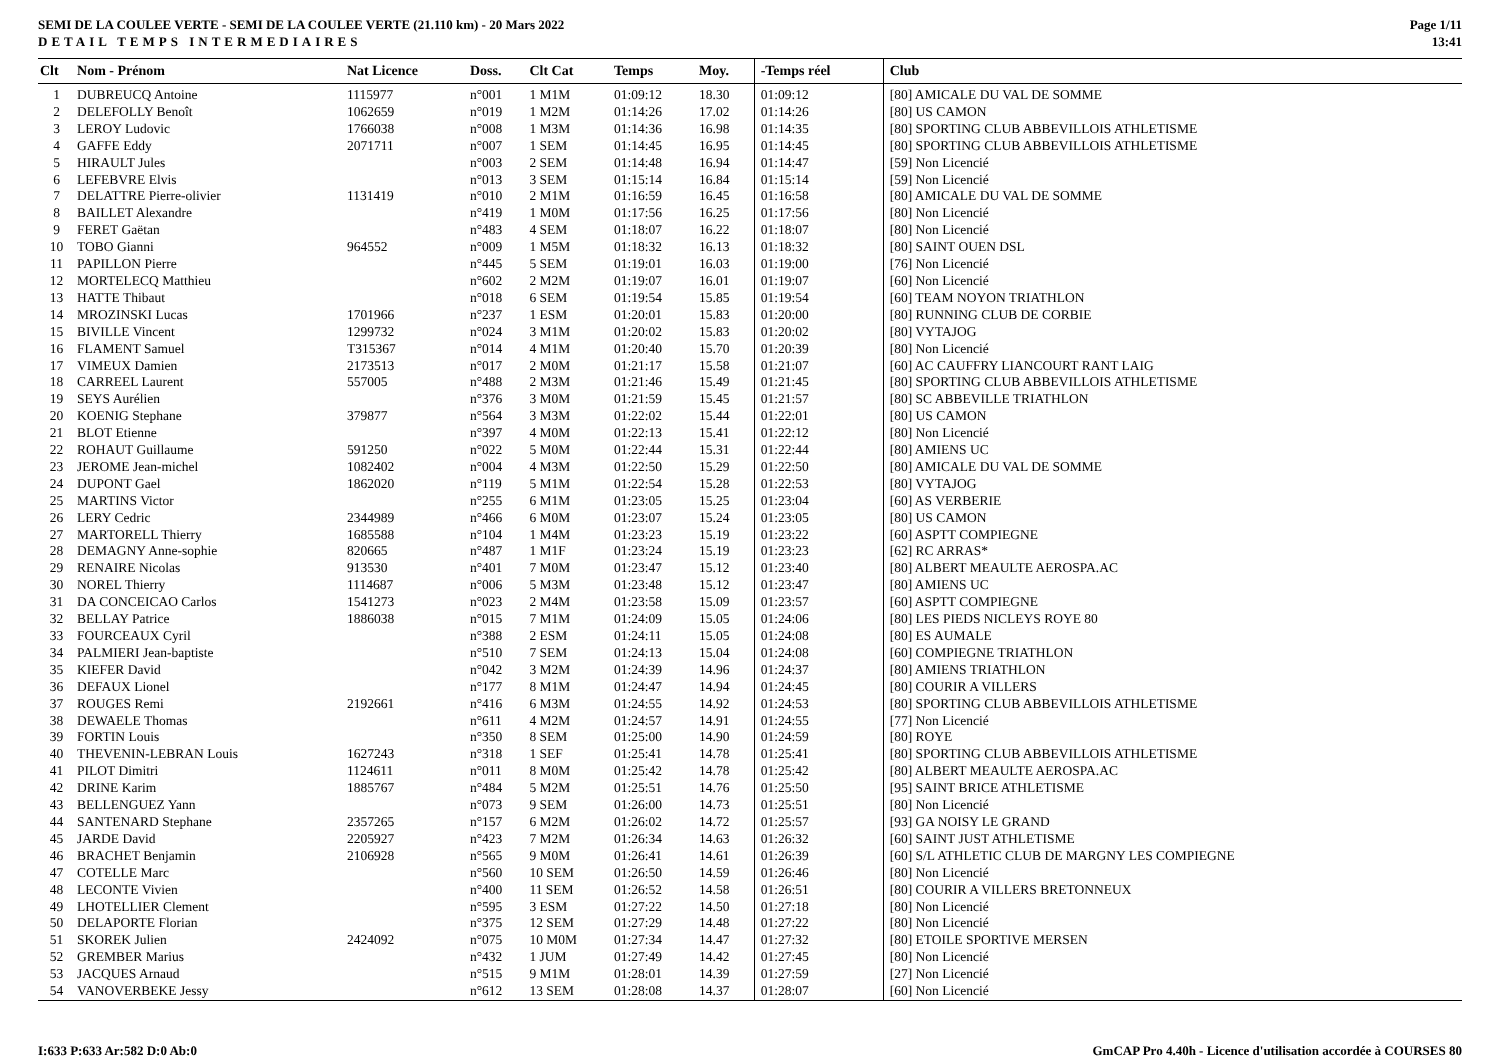SEMI DE LA COULEE VERTE - SEMI DE LA COULEE VERTE (21.110 km) - 20 Mars 2022
DETAIL TEMPS INTERMEDIAIRES
Page 1/11
13:41
| Clt | Nom - Prénom | Nat Licence | Doss. | Clt Cat | Temps | Moy. | -Temps réel | Club |
| --- | --- | --- | --- | --- | --- | --- | --- | --- |
| 1 | DUBREUCQ Antoine | 1115977 | n°001 | 1 M1M | 01:09:12 | 18.30 | 01:09:12 | [80] AMICALE DU VAL DE SOMME |
| 2 | DELEFOLLY Benoît | 1062659 | n°019 | 1 M2M | 01:14:26 | 17.02 | 01:14:26 | [80] US CAMON |
| 3 | LEROY Ludovic | 1766038 | n°008 | 1 M3M | 01:14:36 | 16.98 | 01:14:35 | [80] SPORTING CLUB ABBEVILLOIS ATHLETISME |
| 4 | GAFFE Eddy | 2071711 | n°007 | 1 SEM | 01:14:45 | 16.95 | 01:14:45 | [80] SPORTING CLUB ABBEVILLOIS ATHLETISME |
| 5 | HIRAULT Jules | | n°003 | 2 SEM | 01:14:48 | 16.94 | 01:14:47 | [59] Non Licencié |
| 6 | LEFEBVRE Elvis | | n°013 | 3 SEM | 01:15:14 | 16.84 | 01:15:14 | [59] Non Licencié |
| 7 | DELATTRE Pierre-olivier | 1131419 | n°010 | 2 M1M | 01:16:59 | 16.45 | 01:16:58 | [80] AMICALE DU VAL DE SOMME |
| 8 | BAILLET Alexandre | | n°419 | 1 M0M | 01:17:56 | 16.25 | 01:17:56 | [80] Non Licencié |
| 9 | FERET Gaëtan | | n°483 | 4 SEM | 01:18:07 | 16.22 | 01:18:07 | [80] Non Licencié |
| 10 | TOBO Gianni | 964552 | n°009 | 1 M5M | 01:18:32 | 16.13 | 01:18:32 | [80] SAINT OUEN DSL |
| 11 | PAPILLON Pierre | | n°445 | 5 SEM | 01:19:01 | 16.03 | 01:19:00 | [76] Non Licencié |
| 12 | MORTELECQ Matthieu | | n°602 | 2 M2M | 01:19:07 | 16.01 | 01:19:07 | [60] Non Licencié |
| 13 | HATTE Thibaut | | n°018 | 6 SEM | 01:19:54 | 15.85 | 01:19:54 | [60] TEAM NOYON TRIATHLON |
| 14 | MROZINSKI Lucas | 1701966 | n°237 | 1 ESM | 01:20:01 | 15.83 | 01:20:00 | [80] RUNNING CLUB DE CORBIE |
| 15 | BIVILLE Vincent | 1299732 | n°024 | 3 M1M | 01:20:02 | 15.83 | 01:20:02 | [80] VYTAJOG |
| 16 | FLAMENT Samuel | T315367 | n°014 | 4 M1M | 01:20:40 | 15.70 | 01:20:39 | [80] Non Licencié |
| 17 | VIMEUX Damien | 2173513 | n°017 | 2 M0M | 01:21:17 | 15.58 | 01:21:07 | [60] AC CAUFFRY LIANCOURT RANT LAIG |
| 18 | CARREEL Laurent | 557005 | n°488 | 2 M3M | 01:21:46 | 15.49 | 01:21:45 | [80] SPORTING CLUB ABBEVILLOIS ATHLETISME |
| 19 | SEYS Aurélien | | n°376 | 3 M0M | 01:21:59 | 15.45 | 01:21:57 | [80] SC ABBEVILLE TRIATHLON |
| 20 | KOENIG Stephane | 379877 | n°564 | 3 M3M | 01:22:02 | 15.44 | 01:22:01 | [80] US CAMON |
| 21 | BLOT Etienne | | n°397 | 4 M0M | 01:22:13 | 15.41 | 01:22:12 | [80] Non Licencié |
| 22 | ROHAUT Guillaume | 591250 | n°022 | 5 M0M | 01:22:44 | 15.31 | 01:22:44 | [80] AMIENS UC |
| 23 | JEROME Jean-michel | 1082402 | n°004 | 4 M3M | 01:22:50 | 15.29 | 01:22:50 | [80] AMICALE DU VAL DE SOMME |
| 24 | DUPONT Gael | 1862020 | n°119 | 5 M1M | 01:22:54 | 15.28 | 01:22:53 | [80] VYTAJOG |
| 25 | MARTINS Victor | | n°255 | 6 M1M | 01:23:05 | 15.25 | 01:23:04 | [60] AS VERBERIE |
| 26 | LERY Cedric | 2344989 | n°466 | 6 M0M | 01:23:07 | 15.24 | 01:23:05 | [80] US CAMON |
| 27 | MARTORELL Thierry | 1685588 | n°104 | 1 M4M | 01:23:23 | 15.19 | 01:23:22 | [60] ASPTT COMPIEGNE |
| 28 | DEMAGNY Anne-sophie | 820665 | n°487 | 1 M1F | 01:23:24 | 15.19 | 01:23:23 | [62] RC ARRAS* |
| 29 | RENAIRE Nicolas | 913530 | n°401 | 7 M0M | 01:23:47 | 15.12 | 01:23:40 | [80] ALBERT MEAULTE AEROSPA.AC |
| 30 | NOREL Thierry | 1114687 | n°006 | 5 M3M | 01:23:48 | 15.12 | 01:23:47 | [80] AMIENS UC |
| 31 | DA CONCEICAO Carlos | 1541273 | n°023 | 2 M4M | 01:23:58 | 15.09 | 01:23:57 | [60] ASPTT COMPIEGNE |
| 32 | BELLAY Patrice | 1886038 | n°015 | 7 M1M | 01:24:09 | 15.05 | 01:24:06 | [80] LES PIEDS NICLEYS ROYE 80 |
| 33 | FOURCEAUX Cyril | | n°388 | 2 ESM | 01:24:11 | 15.05 | 01:24:08 | [80] ES AUMALE |
| 34 | PALMIERI Jean-baptiste | | n°510 | 7 SEM | 01:24:13 | 15.04 | 01:24:08 | [60] COMPIEGNE TRIATHLON |
| 35 | KIEFER David | | n°042 | 3 M2M | 01:24:39 | 14.96 | 01:24:37 | [80] AMIENS TRIATHLON |
| 36 | DEFAUX Lionel | | n°177 | 8 M1M | 01:24:47 | 14.94 | 01:24:45 | [80] COURIR A VILLERS |
| 37 | ROUGES Remi | 2192661 | n°416 | 6 M3M | 01:24:55 | 14.92 | 01:24:53 | [80] SPORTING CLUB ABBEVILLOIS ATHLETISME |
| 38 | DEWAELE Thomas | | n°611 | 4 M2M | 01:24:57 | 14.91 | 01:24:55 | [77] Non Licencié |
| 39 | FORTIN Louis | | n°350 | 8 SEM | 01:25:00 | 14.90 | 01:24:59 | [80] ROYE |
| 40 | THEVENIN-LEBRAN Louis | 1627243 | n°318 | 1 SEF | 01:25:41 | 14.78 | 01:25:41 | [80] SPORTING CLUB ABBEVILLOIS ATHLETISME |
| 41 | PILOT Dimitri | 1124611 | n°011 | 8 M0M | 01:25:42 | 14.78 | 01:25:42 | [80] ALBERT MEAULTE AEROSPA.AC |
| 42 | DRINE Karim | 1885767 | n°484 | 5 M2M | 01:25:51 | 14.76 | 01:25:50 | [95] SAINT BRICE ATHLETISME |
| 43 | BELLENGUEZ Yann | | n°073 | 9 SEM | 01:26:00 | 14.73 | 01:25:51 | [80] Non Licencié |
| 44 | SANTENARD Stephane | 2357265 | n°157 | 6 M2M | 01:26:02 | 14.72 | 01:25:57 | [93] GA NOISY LE GRAND |
| 45 | JARDE David | 2205927 | n°423 | 7 M2M | 01:26:34 | 14.63 | 01:26:32 | [60] SAINT JUST ATHLETISME |
| 46 | BRACHET Benjamin | 2106928 | n°565 | 9 M0M | 01:26:41 | 14.61 | 01:26:39 | [60] S/L ATHLETIC CLUB DE MARGNY LES COMPIEGNE |
| 47 | COTELLE Marc | | n°560 | 10 SEM | 01:26:50 | 14.59 | 01:26:46 | [80] Non Licencié |
| 48 | LECONTE Vivien | | n°400 | 11 SEM | 01:26:52 | 14.58 | 01:26:51 | [80] COURIR A VILLERS BRETONNEUX |
| 49 | LHOTELLIER Clement | | n°595 | 3 ESM | 01:27:22 | 14.50 | 01:27:18 | [80] Non Licencié |
| 50 | DELAPORTE Florian | | n°375 | 12 SEM | 01:27:29 | 14.48 | 01:27:22 | [80] Non Licencié |
| 51 | SKOREK Julien | 2424092 | n°075 | 10 M0M | 01:27:34 | 14.47 | 01:27:32 | [80] ETOILE SPORTIVE MERSEN |
| 52 | GREMBER Marius | | n°432 | 1 JUM | 01:27:49 | 14.42 | 01:27:45 | [80] Non Licencié |
| 53 | JACQUES Arnaud | | n°515 | 9 M1M | 01:28:01 | 14.39 | 01:27:59 | [27] Non Licencié |
| 54 | VANOVERBEKE Jessy | | n°612 | 13 SEM | 01:28:08 | 14.37 | 01:28:07 | [60] Non Licencié |
I:633 P:633 Ar:582 D:0 Ab:0 GmCAP Pro 4.40h - Licence d'utilisation accordée à COURSES 80